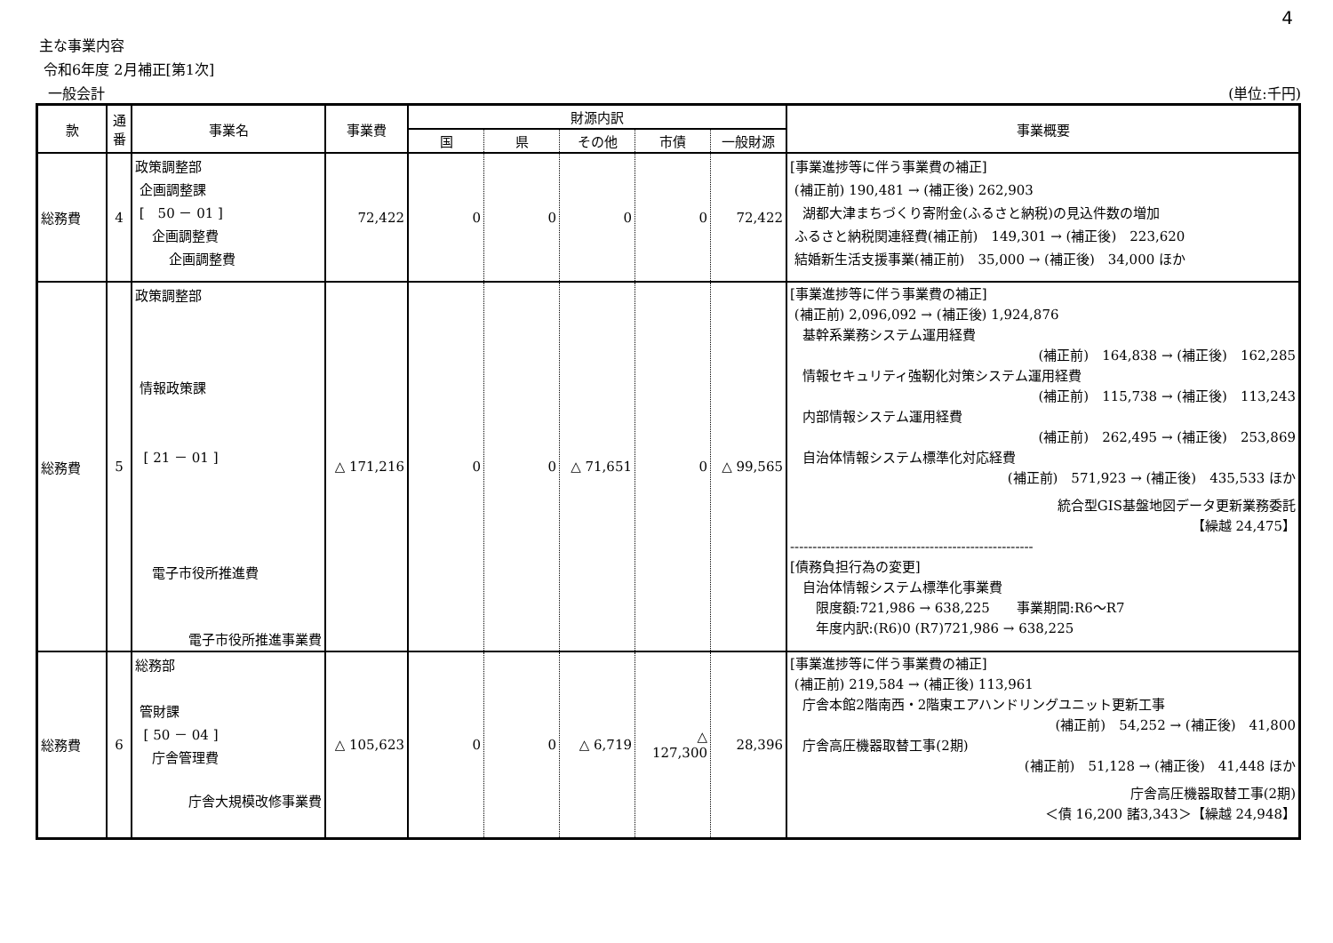4
主な事業内容
令和6年度 2月補正[第1次]
一般会計 (単位:千円)
| 款 | 通番 | 事業名 | 事業費 | 財源内訳 | | | | | 事業概要 |
| --- | --- | --- | --- | --- | --- | --- | --- | --- | --- |
| | | | | 国 | 県 | その他 | 市債 | 一般財源 | |
| 総務費 | 4 | 政策調整部 企画調整課 [ 50 － 01 ] 企画調整費 企画調整費 | 72,422 | 0 | 0 | 0 | 0 | 72,422 | [事業進捗等に伴う事業費の補正] (補正前) 190,481 → (補正後) 262,903 湖都大津まちづくり寄附金(ふるさと納税)の見込件数の増加 ふるさと納税関連経費(補正前) 149,301 → (補正後) 223,620 結婚新生活支援事業(補正前) 35,000 → (補正後) 34,000 ほか |
| 総務費 | 5 | 政策調整部 情報政策課 [ 21 － 01 ] 電子市役所推進費 電子市役所推進事業費 | △ 171,216 | 0 | 0 | △ 71,651 | 0 | △ 99,565 | [事業進捗等に伴う事業費の補正] (補正前) 2,096,092 → (補正後) 1,924,876 基幹系業務システム運用経費 (補正前) 164,838 → (補正後) 162,285 情報セキュリティ強靭化対策システム運用経費 (補正前) 115,738 → (補正後) 113,243 内部情報システム運用経費 (補正前) 262,495 → (補正後) 253,869 自治体情報システム標準化対応経費 (補正前) 571,923 → (補正後) 435,533 ほか 統合型GIS基盤地図データ更新業務委託 【繰越 24,475】 ------------------------------------------------------ [債務負担行為の変更] 自治体情報システム標準化事業費 限度額:721,986 → 638,225 事業期間:R6～R7 年度内訳:(R6)0 (R7)721,986 → 638,225 |
| 総務費 | 6 | 総務部 管財課 [ 50 － 04 ] 庁舎管理費 庁舎大規模改修事業費 | △ 105,623 | 0 | 0 | △ 6,719 | △ 127,300 | 28,396 | [事業進捗等に伴う事業費の補正] (補正前) 219,584 → (補正後) 113,961 庁舎本館2階南西・2階東エアハンドリングユニット更新工事 (補正前) 54,252 → (補正後) 41,800 庁舎高圧機器取替工事(2期) (補正前) 51,128 → (補正後) 41,448 ほか 庁舎高圧機器取替工事(2期) ＜債 16,200 諸3,343＞【繰越 24,948】 |